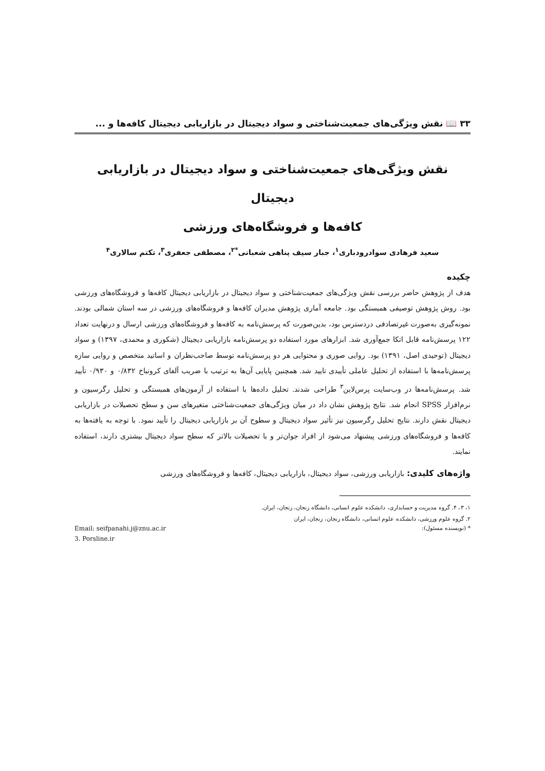۳۳ 📖 نقش ویژگی‌های جمعیت‌شناختی و سواد دیجیتال در بازاریابی دیجیتال کافه‌ها و ...
نقش ویژگی‌های جمعیت‌شناختی و سواد دیجیتال در بازاریابی دیجیتال
کافه‌ها و فروشگاه‌های ورزشی
سعید فرهادی سوادرودباری<sup>۱</sup>، جبار سیف پناهی شعبانی<sup>*۲</sup>، مصطفی جعفری<sup>۳</sup>، تکتم سالاری<sup>۴</sup>
چکیده
هدف از پژوهش حاضر بررسی نقش ویژگی‌های جمعیت‌شناختی و سواد دیجیتال در بازاریابی دیجیتال کافه‌ها و فروشگاه‌های ورزشی بود. روش پژوهش توصیفی همبستگی بود. جامعه آماری پژوهش مدیران کافه‌ها و فروشگاه‌های ورزشی در سه استان شمالی بودند. نمونه‌گیری به‌صورت غیرتصادفی دردسترس بود، بدین‌صورت که پرسش‌نامه به کافه‌ها و فروشگاه‌های ورزشی ارسال و درنهایت تعداد ۱۲۲ پرسش‌نامه قابل اتکا جمع‌آوری شد. ابزارهای مورد استفاده دو پرسش‌نامه بازاریابی دیجیتال (شکوری و محمدی، ۱۳۹۷) و سواد دیجیتال (توحیدی اصل، ۱۳۹۱) بود. روایی صوری و محتوایی هر دو پرسش‌نامه توسط صاحب‌نظران و اساتید متخصص و روایی سازه پرسش‌نامه‌ها با استفاده از تحلیل عاملی تأییدی تایید شد. همچنین پایایی آن‌ها به ترتیب با ضریب آلفای کرونباخ ۰/۸۳۲ و ۰/۹۳۰ تأیید شد. پرسش‌نامه‌ها در وب‌سایت پرس‌لاین<sup>۳</sup> طراحی شدند. تحلیل داده‌ها با استفاده از آزمون‌های همبستگی و تحلیل رگرسیون و نرم‌افزار SPSS انجام شد. نتایج پژوهش نشان داد در میان ویژگی‌های جمعیت‌شناختی متغیرهای سن و سطح تحصیلات در بازاریابی دیجیتال نقش دارند. نتایج تحلیل رگرسیون نیز تأثیر سواد دیجیتال و سطوح آن بر بازاریابی دیجیتال را تأیید نمود. با توجه به یافته‌ها به کافه‌ها و فروشگاه‌های ورزشی پیشنهاد می‌شود از افراد جوان‌تر و با تحصیلات بالاتر که سطح سواد دیجیتال بیشتری دارند، استفاده نمایند.
واژه‌های کلیدی: بازاریابی ورزشی، سواد دیجیتال، بازاریابی دیجیتال، کافه‌ها و فروشگاه‌های ورزشی
۱، ۳، ۴. گروه مدیریت و حسابداری، دانشکده علوم انسانی، دانشگاه زنجان، زنجان، ایران.
۲. گروه علوم ورزشی، دانشکده علوم انسانی، دانشگاه زنجان، زنجان، ایران
* (نویسنده مسئول): Email: seifpanahi.j@znu.ac.ir
3. Porsline.ir